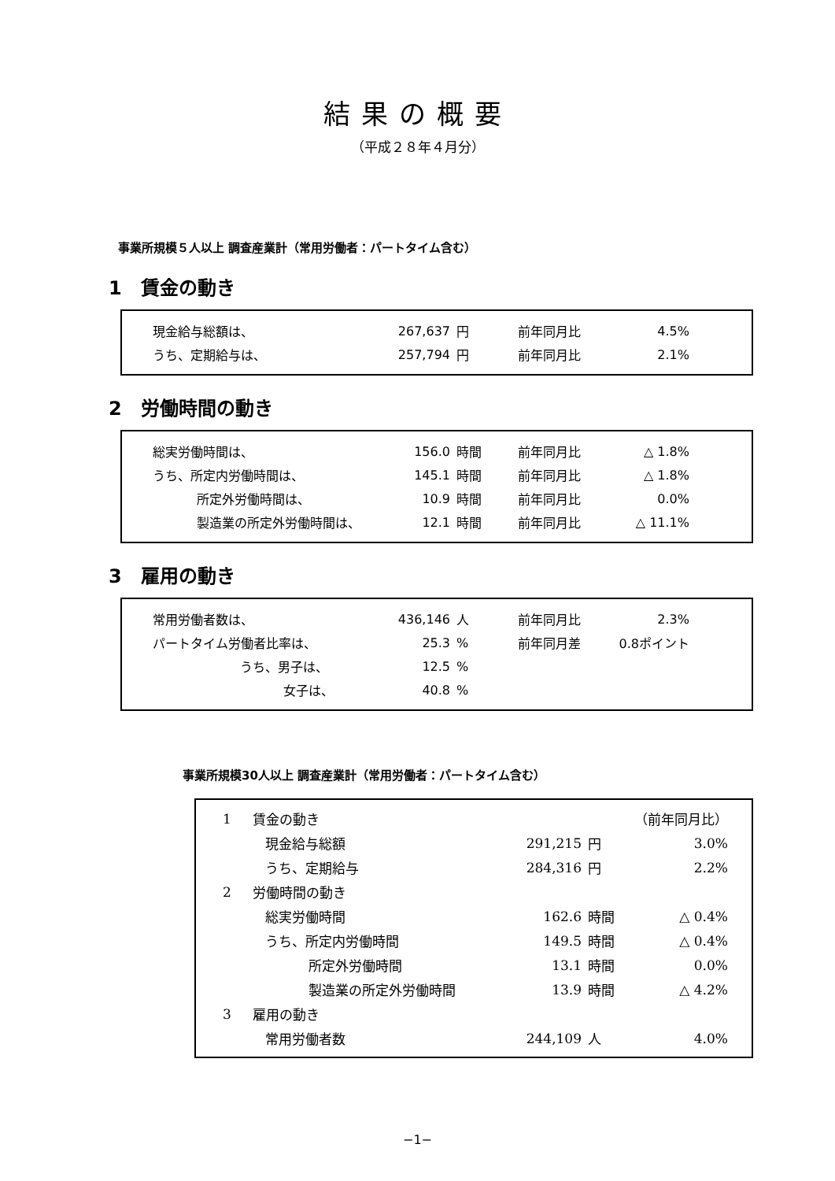結果の概要
（平成２８年４月分）
事業所規模５人以上 調査産業計（常用労働者：パートタイム含む）
1　賃金の動き
| 現金給与総額は、 | 267,637 | 円 | 前年同月比 | 4.5% |
| うち、定期給与は、 | 257,794 | 円 | 前年同月比 | 2.1% |
2　労働時間の動き
| 総実労働時間は、 | 156.0 | 時間 | 前年同月比 | △ 1.8% |
| うち、所定内労働時間は、 | 145.1 | 時間 | 前年同月比 | △ 1.8% |
| 所定外労働時間は、 | 10.9 | 時間 | 前年同月比 | 0.0% |
| 製造業の所定外労働時間は、 | 12.1 | 時間 | 前年同月比 | △ 11.1% |
3　雇用の動き
| 常用労働者数は、 | 436,146 | 人 | 前年同月比 | 2.3% |
| パートタイム労働者比率は、 | 25.3 | % | 前年同月差 | 0.8ポイント |
| うち、男子は、 | 12.5 | % | | |
| 女子は、 | 40.8 | % | | |
事業所規模30人以上 調査産業計（常用労働者：パートタイム含む）
| 1 | 賃金の動き | | | （前年同月比） |
| | 現金給与総額 | 291,215 | 円 | 3.0% |
| | うち、定期給与 | 284,316 | 円 | 2.2% |
| 2 | 労働時間の動き | | | |
| | 総実労働時間 | 162.6 | 時間 | △ 0.4% |
| | うち、所定内労働時間 | 149.5 | 時間 | △ 0.4% |
| | 所定外労働時間 | 13.1 | 時間 | 0.0% |
| | 製造業の所定外労働時間 | 13.9 | 時間 | △ 4.2% |
| 3 | 雇用の動き | | | |
| | 常用労働者数 | 244,109 | 人 | 4.0% |
−1−